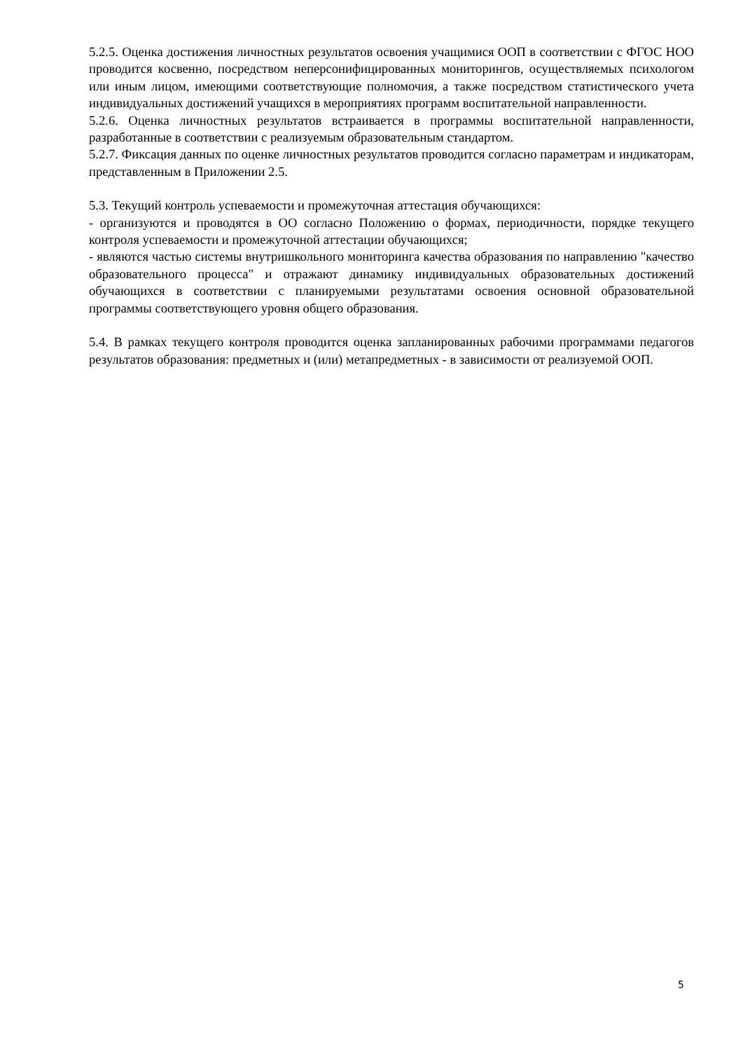5.2.5. Оценка достижения личностных результатов освоения учащимися ООП в соответствии с ФГОС НОО проводится косвенно, посредством неперсонифицированных мониторингов, осуществляемых психологом или иным лицом, имеющими соответствующие полномочия, а также посредством статистического учета индивидуальных достижений учащихся в мероприятиях программ воспитательной направленности.
5.2.6. Оценка личностных результатов встраивается в программы воспитательной направленности, разработанные в соответствии с реализуемым образовательным стандартом.
5.2.7. Фиксация данных по оценке личностных результатов проводится согласно параметрам и индикаторам, представленным в Приложении 2.5.
5.3. Текущий контроль успеваемости и промежуточная аттестация обучающихся:
- организуются и проводятся в ОО согласно Положению о формах, периодичности, порядке текущего контроля успеваемости и промежуточной аттестации обучающихся;
- являются частью системы внутришкольного мониторинга качества образования по направлению "качество образовательного процесса" и отражают динамику индивидуальных образовательных достижений обучающихся в соответствии с планируемыми результатами освоения основной образовательной программы соответствующего уровня общего образования.
5.4. В рамках текущего контроля проводится оценка запланированных рабочими программами педагогов результатов образования: предметных и (или) метапредметных - в зависимости от реализуемой ООП.
5